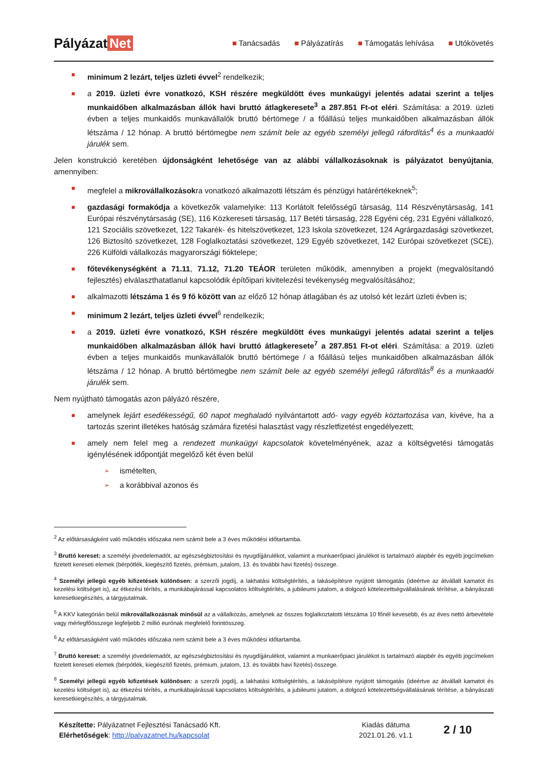Pályázat Net
■ Tanácsadás ■ Pályázatírás ■ Támogatás lehívása ■ Utókövetés
■ minimum 2 lezárt, teljes üzleti évvel<sup>2</sup> rendelkezik;
■ a 2019. üzleti évre vonatkozó, KSH részére megküldött éves munkaügyi jelentés adatai szerint a teljes munkaidőben alkalmazásban állók havi bruttó átlagkeresete<sup>3</sup> a 287.851 Ft-ot eléri. Számítása: a 2019. üzleti évben a teljes munkaidős munkavállalók bruttó bértömege / a főállású teljes munkaidőben alkalmazásban állók létszáma / 12 hónap. A bruttó bértömegbe nem számít bele az egyéb személyi jellegű ráfordítás<sup>4</sup> és a munkaadói járulék sem.
Jelen konstrukció keretében újdonságként lehetősége van az alábbi vállalkozásoknak is pályázatot benyújtania, amennyiben:
■ megfelel a mikrovállalkozásokra vonatkozó alkalmazotti létszám és pénzügyi határértékeknek<sup>5</sup>;
■ gazdasági formakódja a következők valamelyike: 113 Korlátolt felelősségű társaság, 114 Részvénytársaság, 141 Európai részvénytársaság (SE), 116 Közkereseti társaság, 117 Betéti társaság, 228 Egyéni cég, 231 Egyéni vállalkozó, 121 Szociális szövetkezet, 122 Takarék- és hitelszövetkezet, 123 Iskola szövetkezet, 124 Agrárgazdasági szövetkezet, 126 Biztosító szövetkezet, 128 Foglalkoztatási szövetkezet, 129 Egyéb szövetkezet, 142 Európai szövetkezet (SCE), 226 Külföldi vállalkozás magyarországi fióktelepe;
■ főtevékenységként a 71.11, 71.12, 71.20 TEÁOR területen működik, amennyiben a projekt (megvalósítandó fejlesztés) elválaszthatatlanul kapcsolódik építőipari kivitelezési tevékenység megvalósításához;
■ alkalmazotti létszáma 1 és 9 fő között van az előző 12 hónap átlagában és az utolsó két lezárt üzleti évben is;
■ minimum 2 lezárt, teljes üzleti évvel<sup>6</sup> rendelkezik;
■ a 2019. üzleti évre vonatkozó, KSH részére megküldött éves munkaügyi jelentés adatai szerint a teljes munkaidőben alkalmazásban állók havi bruttó átlagkeresete<sup>7</sup> a 287.851 Ft-ot eléri. Számítása: a 2019. üzleti évben a teljes munkaidős munkavállalók bruttó bértömege / a főállású teljes munkaidőben alkalmazásban állók létszáma / 12 hónap. A bruttó bértömegbe nem számít bele az egyéb személyi jellegű ráfordítás<sup>8</sup> és a munkaadói járulék sem.
Nem nyújtható támogatás azon pályázó részére,
■ amelynek lejárt esedékességű, 60 napot meghaladó nyilvántartott adó- vagy egyéb köztartozása van, kivéve, ha a tartozás szerint illetékes hatóság számára fizetési halasztást vagy részletfizetést engedélyezett;
■ amely nem felel meg a rendezett munkaügyi kapcsolatok követelményének, azaz a költségvetési támogatás igénylésének időpontját megelőző két éven belül
➢ ismételten,
➢ a korábbival azonos és
<sup>2</sup> Az előtársaságként való működés időszaka nem számít bele a 3 éves működési időtartamba.
<sup>3</sup> Bruttó kereset: a személyi jövedelemadót, az egészségbiztosítási és nyugdíjjárulékot, valamint a munkaerőpiaci járulékot is tartalmazó alapbér és egyéb jogcímeken fizetett kereseti elemek (bérpótlék, kiegészítő fizetés, prémium, jutalom, 13. és további havi fizetés) összege.
<sup>4</sup> Személyi jellegű egyéb kifizetések különösen: a szerzői jogdíj, a lakhatási költségtérítés, a lakásépítésre nyújtott támogatás (ideértve az átvállalt kamatot és kezelési költséget is), az étkezési térítés, a munkábajárással kapcsolatos költségtérítés, a jubileumi jutalom, a dolgozó kötelezettségvállalásának térítése, a bányászati keresetkiegészítés, a tárgyjutalmak.
<sup>5</sup> A KKV kategórián belül mikrovállalkozásnak minősül az a vállalkozás, amelynek az összes foglalkoztatotti létszáma 10 főnél kevesebb, és az éves nettó árbevétele vagy mérlegfőösszege legfeljebb 2 millió eurónak megfelelő forintösszeg.
<sup>6</sup> Az előtársaságként való működés időszaka nem számít bele a 3 éves működési időtartamba.
<sup>7</sup> Bruttó kereset: a személyi jövedelemadót, az egészségbiztosítási és nyugdíjjárulékot, valamint a munkaerőpiaci járulékot is tartalmazó alapbér és egyéb jogcímeken fizetett kereseti elemek (bérpótlék, kiegészítő fizetés, prémium, jutalom, 13. és további havi fizetés) összege.
<sup>8</sup> Személyi jellegű egyéb kifizetések különösen: a szerzői jogdíj, a lakhatási költségtérítés, a lakásépítésre nyújtott támogatás (ideértve az átvállalt kamatot és kezelési költséget is), az étkezési térítés, a munkábajárással kapcsolatos költségtérítés, a jubileumi jutalom, a dolgozó kötelezettségvállalásának térítése, a bányászati keresetkiegészítés, a tárgyjutalmak.
Készítette: Pályázatnet Fejlesztési Tanácsadó Kft.
Elérhetőségek: http://palyazatnet.hu/kapcsolat
Kiadás dátuma
2021.01.26. v1.1
2 / 10